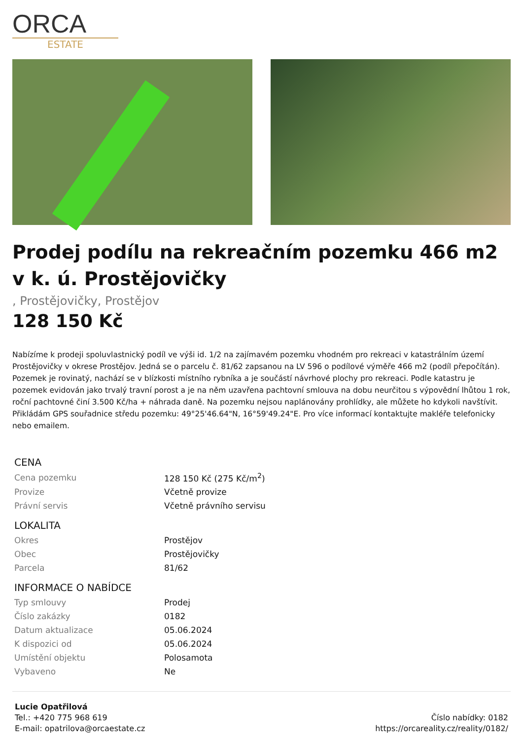ORCA
ESTATE
Prodej podílu na rekreačním pozemku 466 m2 v k. ú. Prostějovičky
, Prostějovičky, Prostějov
128 150 Kč
Nabízíme k prodeji spoluvlastnický podíl ve výši id. 1/2 na zajímavém pozemku vhodném pro rekreaci v katastrálním území Prostějovičky v okrese Prostějov. Jedná se o parcelu č. 81/62 zapsanou na LV 596 o podílové výměře 466 m2 (podíl přepočítán). Pozemek je rovinatý, nachází se v blízkosti místního rybníka a je součástí návrhové plochy pro rekreaci. Podle katastru je pozemek evidován jako trvalý travní porost a je na něm uzavřena pachtovní smlouva na dobu neurčitou s výpovědní lhůtou 1 rok, roční pachtovné činí 3.500 Kč/ha + náhrada daně. Na pozemku nejsou naplánovány prohlídky, ale můžete ho kdykoli navštívit. Přikládám GPS souřadnice středu pozemku: 49°25'46.64"N, 16°59'49.24"E. Pro více informací kontaktujte makléře telefonicky nebo emailem.
| CENA | |
| --- | --- |
| Cena pozemku | 128 150 Kč (275 Kč/m<sup>2</sup>) |
| Provize | Včetně provize |
| Právní servis | Včetně právního servisu |
| LOKALITA | |
| Okres | Prostějov |
| Obec | Prostějovičky |
| Parcela | 81/62 |
| INFORMACE O NABÍDCE | |
| Typ smlouvy | Prodej |
| Číslo zakázky | 0182 |
| Datum aktualizace | 05.06.2024 |
| K dispozici od | 05.06.2024 |
| Umístění objektu | Polosamota |
| Vybaveno | Ne |
Lucie Opatřilová
Tel.: +420 775 968 619
E-mail: opatrilova@orcaestate.cz
Číslo nabídky: 0182
https://orcareality.cz/reality/0182/